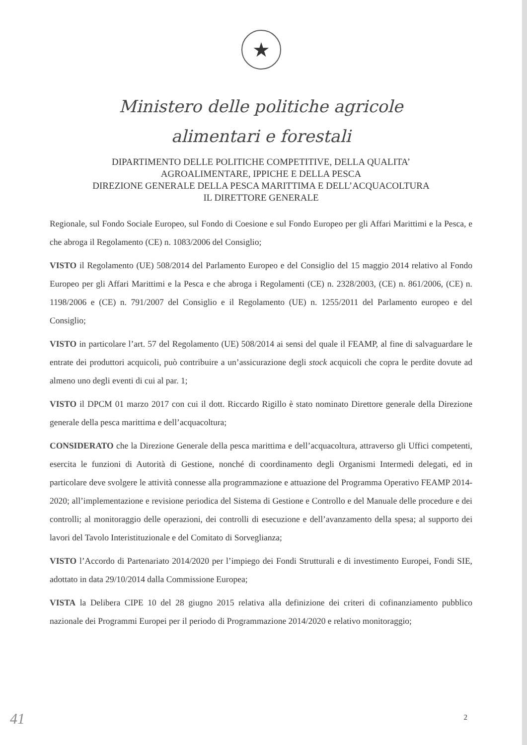★
Ministero delle politiche agricole
alimentari e forestali
DIPARTIMENTO DELLE POLITICHE COMPETITIVE, DELLA QUALITA’
AGROALIMENTARE, IPPICHE E DELLA PESCA
DIREZIONE GENERALE DELLA PESCA MARITTIMA E DELL’ACQUACOLTURA
IL DIRETTORE GENERALE
Regionale, sul Fondo Sociale Europeo, sul Fondo di Coesione e sul Fondo Europeo per gli Affari Marittimi e la Pesca, e che abroga il Regolamento (CE) n. 1083/2006 del Consiglio;
VISTO il Regolamento (UE) 508/2014 del Parlamento Europeo e del Consiglio del 15 maggio 2014 relativo al Fondo Europeo per gli Affari Marittimi e la Pesca e che abroga i Regolamenti (CE) n. 2328/2003, (CE) n. 861/2006, (CE) n. 1198/2006 e (CE) n. 791/2007 del Consiglio e il Regolamento (UE) n. 1255/2011 del Parlamento europeo e del Consiglio;
VISTO in particolare l’art. 57 del Regolamento (UE) 508/2014 ai sensi del quale il FEAMP, al fine di salvaguardare le entrate dei produttori acquicoli, può contribuire a un’assicurazione degli stock acquicoli che copra le perdite dovute ad almeno uno degli eventi di cui al par. 1;
VISTO il DPCM 01 marzo 2017 con cui il dott. Riccardo Rigillo è stato nominato Direttore generale della Direzione generale della pesca marittima e dell’acquacoltura;
CONSIDERATO che la Direzione Generale della pesca marittima e dell’acquacoltura, attraverso gli Uffici competenti, esercita le funzioni di Autorità di Gestione, nonché di coordinamento degli Organismi Intermedi delegati, ed in particolare deve svolgere le attività connesse alla programmazione e attuazione del Programma Operativo FEAMP 2014-2020; all’implementazione e revisione periodica del Sistema di Gestione e Controllo e del Manuale delle procedure e dei controlli; al monitoraggio delle operazioni, dei controlli di esecuzione e dell’avanzamento della spesa; al supporto dei lavori del Tavolo Interistituzionale e del Comitato di Sorveglianza;
VISTO l’Accordo di Partenariato 2014/2020 per l’impiego dei Fondi Strutturali e di investimento Europei, Fondi SIE, adottato in data 29/10/2014 dalla Commissione Europea;
VISTA la Delibera CIPE 10 del 28 giugno 2015 relativa alla definizione dei criteri di cofinanziamento pubblico nazionale dei Programmi Europei per il periodo di Programmazione 2014/2020 e relativo monitoraggio;
41 2